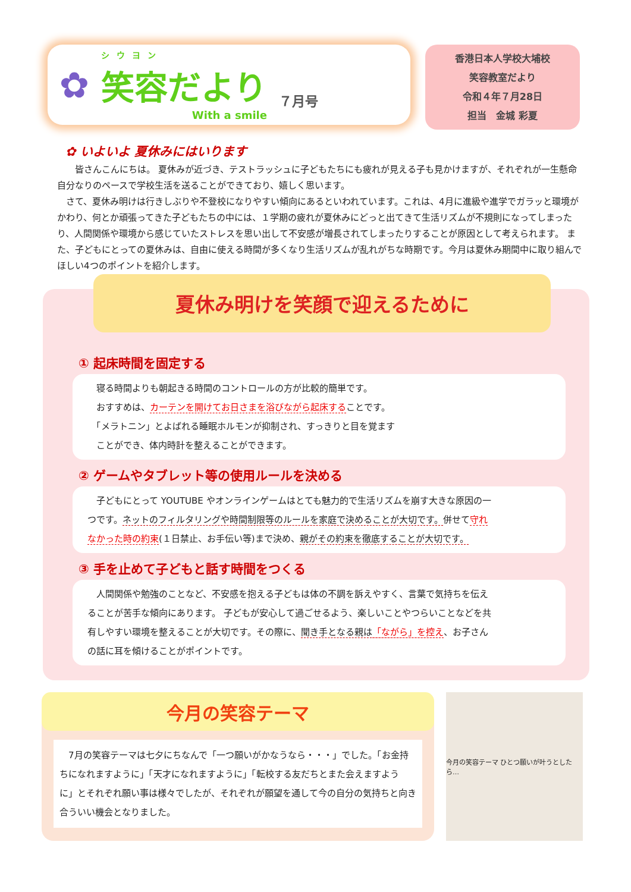✿
シウヨン
笑容だより
With a smile
７月号
香港日本人学校大埔校
笑容教室だより
令和４年７月28日
担当　金城 彩夏
✿ いよいよ 夏休みにはいります
　　皆さんこんにちは。 夏休みが近づき、テストラッシュに子どもたちにも疲れが見える子も見かけますが、それぞれが一生懸命自分なりのペースで学校生活を送ることができており、嬉しく思います。
　さて、夏休み明けは行きしぶりや不登校になりやすい傾向にあるといわれています。これは、4月に進級や進学でガラッと環境がかわり、何とか頑張ってきた子どもたちの中には、１学期の疲れが夏休みにどっと出てきて生活リズムが不規則になってしまったり、人間関係や環境から感じていたストレスを思い出して不安感が増長されてしまったりすることが原因として考えられます。 また、子どもにとっての夏休みは、自由に使える時間が多くなり生活リズムが乱れがちな時期です。今月は夏休み期間中に取り組んでほしい4つのポイントを紹介します。
夏休み明けを笑顔で迎えるために
① 起床時間を固定する
　寝る時間よりも朝起きる時間のコントロールの方が比較的簡単です。
　おすすめは、カーテンを開けてお日さまを浴びながら起床することです。
　「メラトニン」とよばれる睡眠ホルモンが抑制され、すっきりと目を覚ます
　ことができ、体内時計を整えることができます。
② ゲームやタブレット等の使用ルールを決める
　子どもにとって YOUTUBE やオンラインゲームはとても魅力的で生活リズムを崩す大きな原因の一つです。ネットのフィルタリングや時間制限等のルールを家庭で決めることが大切です。併せて守れなかった時の約束(１日禁止、お手伝い等)まで決め、親がその約束を徹底することが大切です。
③ 手を止めて子どもと話す時間をつくる
　人間関係や勉強のことなど、不安感を抱える子どもは体の不調を訴えやすく、言葉で気持ちを伝えることが苦手な傾向にあります。 子どもが安心して過ごせるよう、楽しいことやつらいことなどを共有しやすい環境を整えることが大切です。その際に、聞き手となる親は「ながら」を控え、お子さんの話に耳を傾けることがポイントです。
今月の笑容テーマ
　7月の笑容テーマは七夕にちなんで「一つ願いがかなうなら・・・」でした。「お金持ちになれますように」「天才になれますように」「転校する友だちとまた会えますように」とそれぞれ願い事は様々でしたが、それぞれが願望を通して今の自分の気持ちと向き合ういい機会となりました。
今月の笑容テーマ ひとつ願いが叶うとしたら…